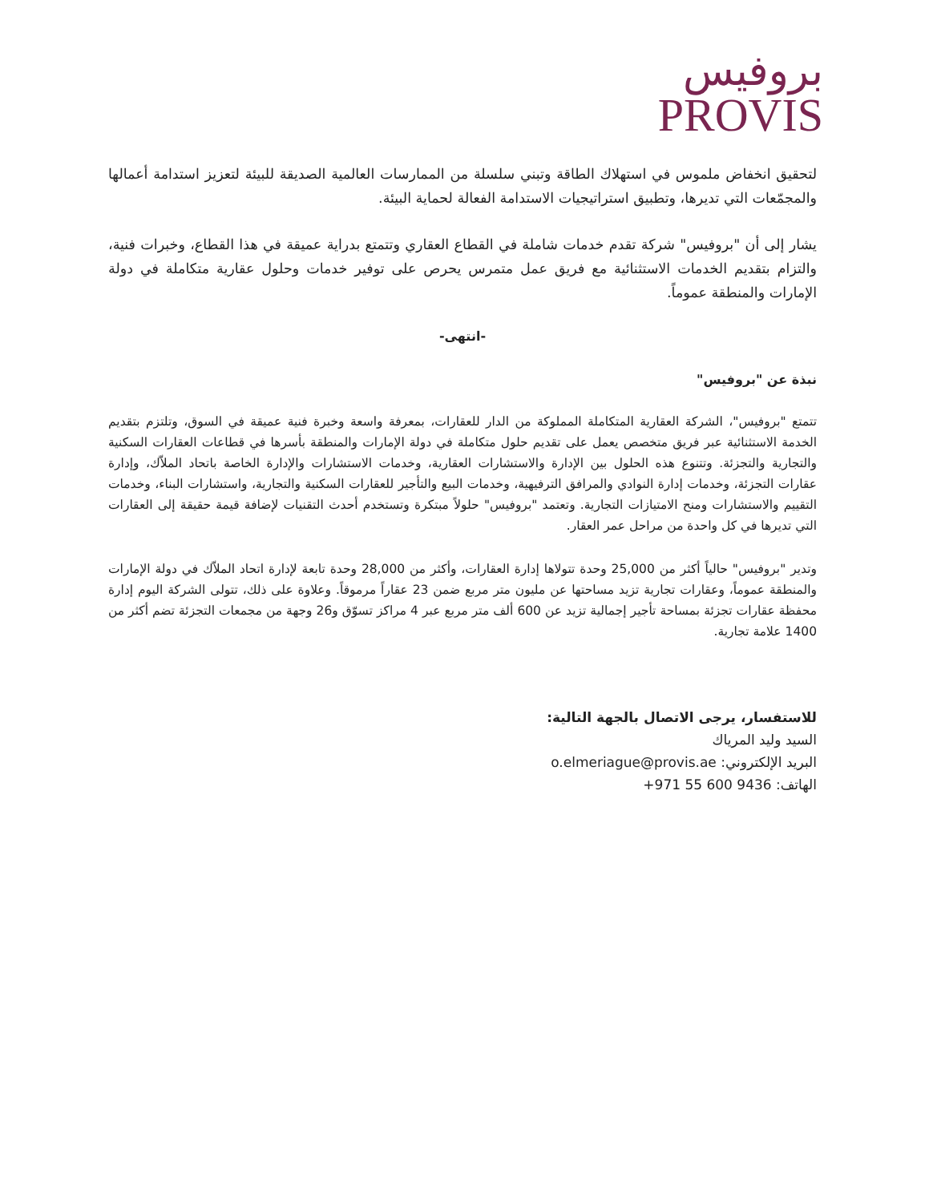بروفيس
PROVIS
لتحقيق انخفاض ملموس في استهلاك الطاقة وتبني سلسلة من الممارسات العالمية الصديقة للبيئة لتعزيز استدامة أعمالها والمجمّعات التي تديرها، وتطبيق استراتيجيات الاستدامة الفعالة لحماية البيئة.
يشار إلى أن "بروفيس" شركة تقدم خدمات شاملة في القطاع العقاري وتتمتع بدراية عميقة في هذا القطاع، وخبرات فنية، والتزام بتقديم الخدمات الاستثنائية مع فريق عمل متمرس يحرص على توفير خدمات وحلول عقارية متكاملة في دولة الإمارات والمنطقة عموماً.
-انتهى-
نبذة عن "بروفيس"
تتمتع "بروفيس"، الشركة العقارية المتكاملة المملوكة من الدار للعقارات، بمعرفة واسعة وخبرة فنية عميقة في السوق، وتلتزم بتقديم الخدمة الاستثنائية عبر فريق متخصص يعمل على تقديم حلول متكاملة في دولة الإمارات والمنطقة بأسرها في قطاعات العقارات السكنية والتجارية والتجزئة. وتتنوع هذه الحلول بين الإدارة والاستشارات العقارية، وخدمات الاستشارات والإدارة الخاصة باتحاد الملاّك، وإدارة عقارات التجزئة، وخدمات إدارة النوادي والمرافق الترفيهية، وخدمات البيع والتأجير للعقارات السكنية والتجارية، واستشارات البناء، وخدمات التقييم والاستشارات ومنح الامتيازات التجارية. وتعتمد "بروفيس" حلولاً مبتكرة وتستخدم أحدث التقنيات لإضافة قيمة حقيقة إلى العقارات التي تديرها في كل واحدة من مراحل عمر العقار.
وتدير "بروفيس" حالياً أكثر من 25,000 وحدة تتولاها إدارة العقارات، وأكثر من 28,000 وحدة تابعة لإدارة اتحاد الملاّك في دولة الإمارات والمنطقة عموماً، وعقارات تجارية تزيد مساحتها عن مليون متر مربع ضمن 23 عقاراً مرموقاً. وعلاوة على ذلك، تتولى الشركة اليوم إدارة محفظة عقارات تجزئة بمساحة تأجير إجمالية تزيد عن 600 ألف متر مربع عبر 4 مراكز تسوّق و26 وجهة من مجمعات التجزئة تضم أكثر من 1400 علامة تجارية.
للاستفسار، يرجى الاتصال بالجهة التالية:
السيد وليد المرياك
البريد الإلكتروني: o.elmeriague@provis.ae
الهاتف: +971 55 600 9436